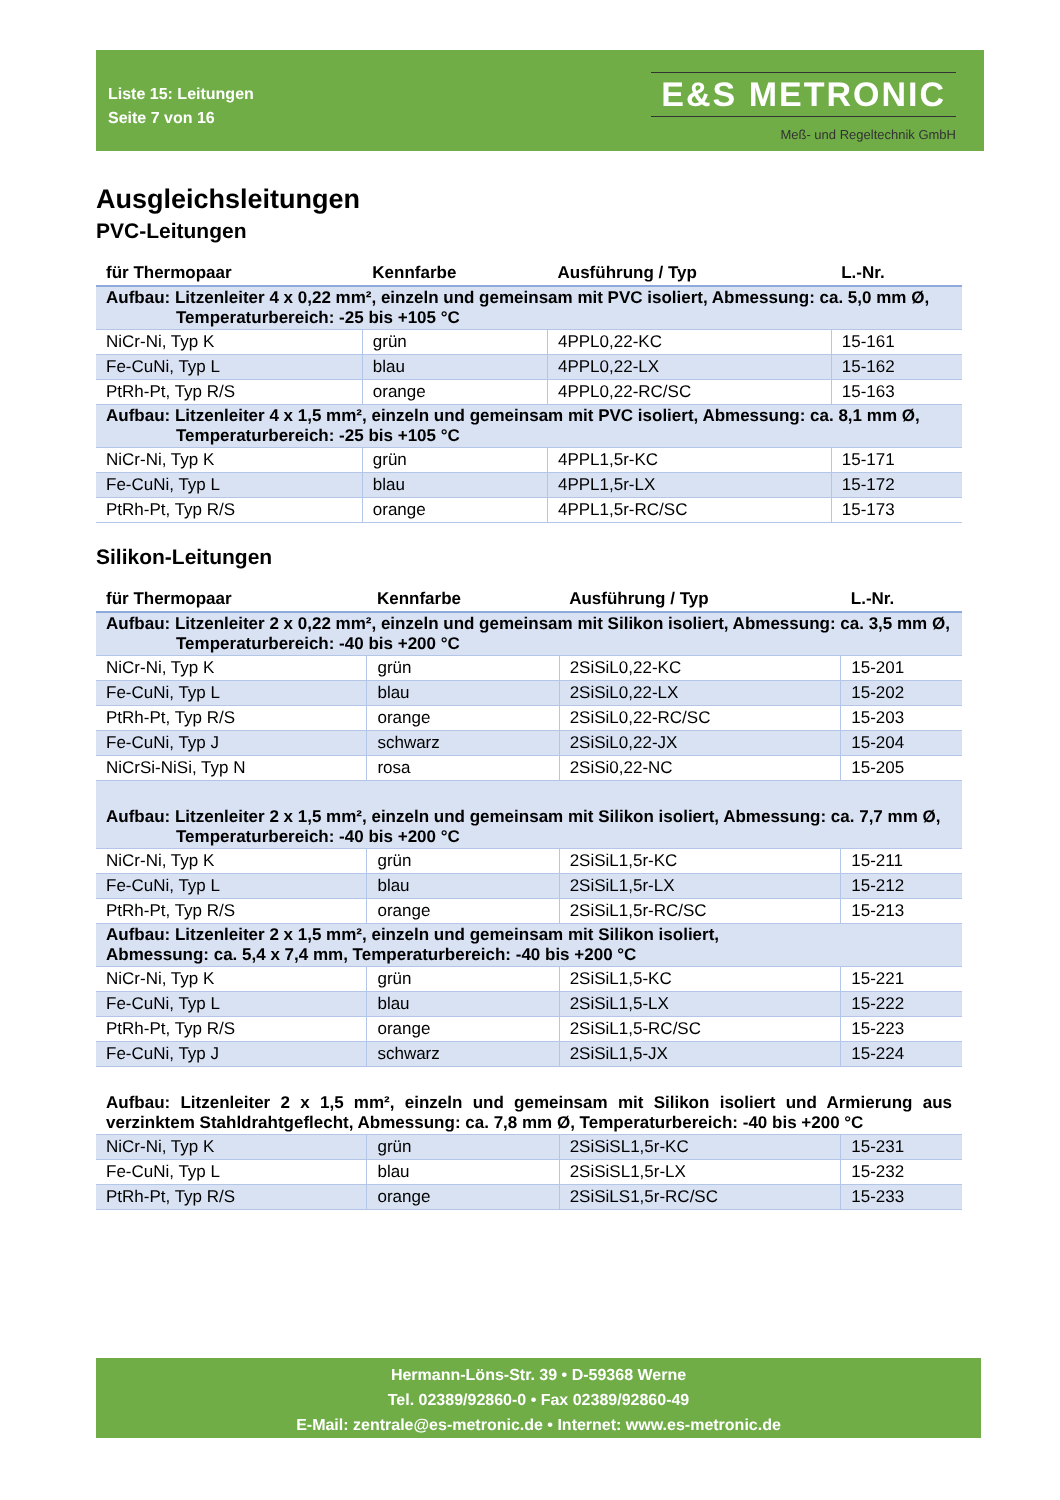Liste 15: Leitungen
Seite 7 von 16
E&S METRONIC
Meß- und Regeltechnik GmbH
Ausgleichsleitungen
PVC-Leitungen
| für Thermopaar | Kennfarbe | Ausführung / Typ | L.-Nr. |
| --- | --- | --- | --- |
| Aufbau: Litzenleiter 4 x 0,22 mm², einzeln und gemeinsam mit PVC isoliert, Abmessung: ca. 5,0 mm Ø, Temperaturbereich: -25 bis +105 °C | | | |
| NiCr-Ni, Typ K | grün | 4PPL0,22-KC | 15-161 |
| Fe-CuNi, Typ L | blau | 4PPL0,22-LX | 15-162 |
| PtRh-Pt, Typ R/S | orange | 4PPL0,22-RC/SC | 15-163 |
| Aufbau: Litzenleiter 4 x 1,5 mm², einzeln und gemeinsam mit PVC isoliert, Abmessung: ca. 8,1 mm Ø, Temperaturbereich: -25 bis +105 °C | | | |
| NiCr-Ni, Typ K | grün | 4PPL1,5r-KC | 15-171 |
| Fe-CuNi, Typ L | blau | 4PPL1,5r-LX | 15-172 |
| PtRh-Pt, Typ R/S | orange | 4PPL1,5r-RC/SC | 15-173 |
Silikon-Leitungen
| für Thermopaar | Kennfarbe | Ausführung / Typ | L.-Nr. |
| --- | --- | --- | --- |
| Aufbau: Litzenleiter 2 x 0,22 mm², einzeln und gemeinsam mit Silikon isoliert, Abmessung: ca. 3,5 mm Ø, Temperaturbereich: -40 bis +200 °C | | | |
| NiCr-Ni, Typ K | grün | 2SiSiL0,22-KC | 15-201 |
| Fe-CuNi, Typ L | blau | 2SiSiL0,22-LX | 15-202 |
| PtRh-Pt, Typ R/S | orange | 2SiSiL0,22-RC/SC | 15-203 |
| Fe-CuNi, Typ J | schwarz | 2SiSiL0,22-JX | 15-204 |
| NiCrSi-NiSi, Typ N | rosa | 2SiSi0,22-NC | 15-205 |
| Aufbau: Litzenleiter 2 x 1,5 mm², einzeln und gemeinsam mit Silikon isoliert, Abmessung: ca. 7,7 mm Ø, Temperaturbereich: -40 bis +200 °C | | | |
| NiCr-Ni, Typ K | grün | 2SiSiL1,5r-KC | 15-211 |
| Fe-CuNi, Typ L | blau | 2SiSiL1,5r-LX | 15-212 |
| PtRh-Pt, Typ R/S | orange | 2SiSiL1,5r-RC/SC | 15-213 |
| Aufbau: Litzenleiter 2 x 1,5 mm², einzeln und gemeinsam mit Silikon isoliert, Abmessung: ca. 5,4 x 7,4 mm, Temperaturbereich: -40 bis +200 °C | | | |
| NiCr-Ni, Typ K | grün | 2SiSiL1,5-KC | 15-221 |
| Fe-CuNi, Typ L | blau | 2SiSiL1,5-LX | 15-222 |
| PtRh-Pt, Typ R/S | orange | 2SiSiL1,5-RC/SC | 15-223 |
| Fe-CuNi, Typ J | schwarz | 2SiSiL1,5-JX | 15-224 |
| Aufbau: Litzenleiter 2 x 1,5 mm², einzeln und gemeinsam mit Silikon isoliert und Armierung aus verzinktem Stahldrahtgeflecht, Abmessung: ca. 7,8 mm Ø, Temperaturbereich: -40 bis +200 °C | | | |
| NiCr-Ni, Typ K | grün | 2SiSiSL1,5r-KC | 15-231 |
| Fe-CuNi, Typ L | blau | 2SiSiSL1,5r-LX | 15-232 |
| PtRh-Pt, Typ R/S | orange | 2SiSiLS1,5r-RC/SC | 15-233 |
Hermann-Löns-Str. 39 • D-59368 Werne
Tel. 02389/92860-0 • Fax 02389/92860-49
E-Mail: zentrale@es-metronic.de • Internet: www.es-metronic.de